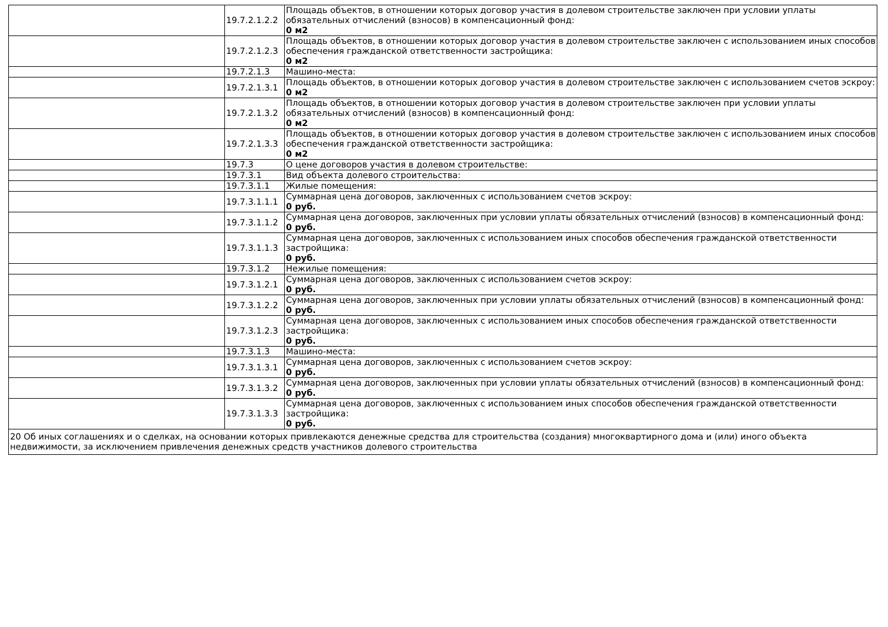| | 19.7.2.1.2.2 | Площадь объектов, в отношении которых договор участия в долевом строительстве заключен при условии уплаты обязательных отчислений (взносов) в компенсационный фонд: 0 м2 |
| | 19.7.2.1.2.3 | Площадь объектов, в отношении которых договор участия в долевом строительстве заключен с использованием иных способов обеспечения гражданской ответственности застройщика: 0 м2 |
| | 19.7.2.1.3 | Машино-места: |
| | 19.7.2.1.3.1 | Площадь объектов, в отношении которых договор участия в долевом строительстве заключен с использованием счетов эскроу: 0 м2 |
| | 19.7.2.1.3.2 | Площадь объектов, в отношении которых договор участия в долевом строительстве заключен при условии уплаты обязательных отчислений (взносов) в компенсационный фонд: 0 м2 |
| | 19.7.2.1.3.3 | Площадь объектов, в отношении которых договор участия в долевом строительстве заключен с использованием иных способов обеспечения гражданской ответственности застройщика: 0 м2 |
| | 19.7.3 | О цене договоров участия в долевом строительстве: |
| | 19.7.3.1 | Вид объекта долевого строительства: |
| | 19.7.3.1.1 | Жилые помещения: |
| | 19.7.3.1.1.1 | Суммарная цена договоров, заключенных с использованием счетов эскроу: 0 руб. |
| | 19.7.3.1.1.2 | Суммарная цена договоров, заключенных при условии уплаты обязательных отчислений (взносов) в компенсационный фонд: 0 руб. |
| | 19.7.3.1.1.3 | Суммарная цена договоров, заключенных с использованием иных способов обеспечения гражданской ответственности застройщика: 0 руб. |
| | 19.7.3.1.2 | Нежилые помещения: |
| | 19.7.3.1.2.1 | Суммарная цена договоров, заключенных с использованием счетов эскроу: 0 руб. |
| | 19.7.3.1.2.2 | Суммарная цена договоров, заключенных при условии уплаты обязательных отчислений (взносов) в компенсационный фонд: 0 руб. |
| | 19.7.3.1.2.3 | Суммарная цена договоров, заключенных с использованием иных способов обеспечения гражданской ответственности застройщика: 0 руб. |
| | 19.7.3.1.3 | Машино-места: |
| | 19.7.3.1.3.1 | Суммарная цена договоров, заключенных с использованием счетов эскроу: 0 руб. |
| | 19.7.3.1.3.2 | Суммарная цена договоров, заключенных при условии уплаты обязательных отчислений (взносов) в компенсационный фонд: 0 руб. |
| | 19.7.3.1.3.3 | Суммарная цена договоров, заключенных с использованием иных способов обеспечения гражданской ответственности застройщика: 0 руб. |
| 20 Об иных соглашениях и о сделках, на основании которых привлекаются денежные средства для строительства (создания) многоквартирного дома и (или) иного объекта недвижимости, за исключением привлечения денежных средств участников долевого строительства | | |